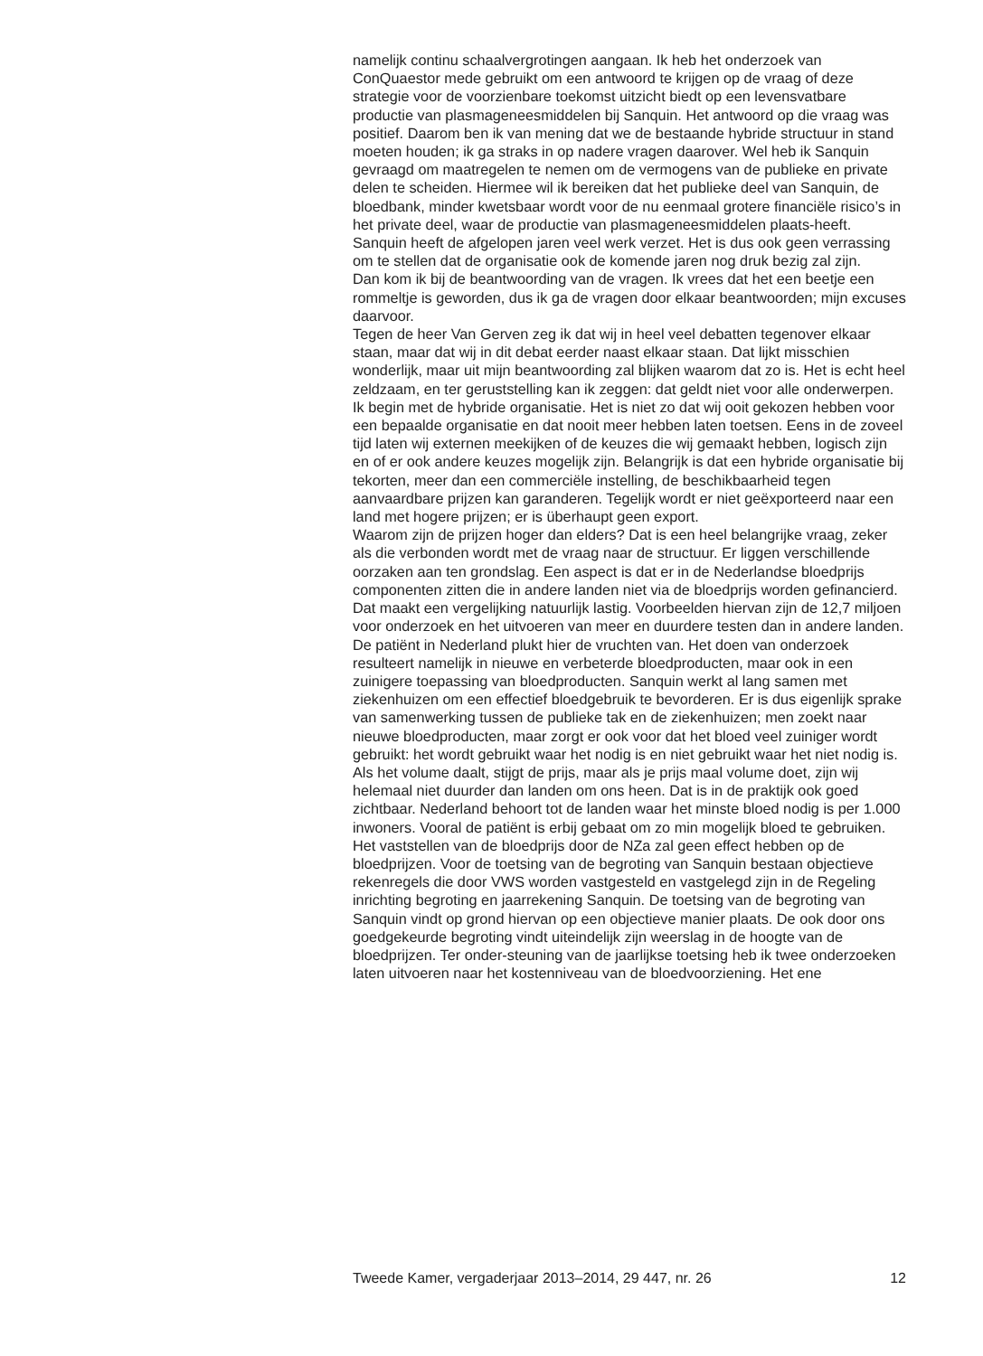namelijk continu schaalvergrotingen aangaan. Ik heb het onderzoek van ConQuaestor mede gebruikt om een antwoord te krijgen op de vraag of deze strategie voor de voorzienbare toekomst uitzicht biedt op een levensvatbare productie van plasmageneesmiddelen bij Sanquin. Het antwoord op die vraag was positief. Daarom ben ik van mening dat we de bestaande hybride structuur in stand moeten houden; ik ga straks in op nadere vragen daarover. Wel heb ik Sanquin gevraagd om maatregelen te nemen om de vermogens van de publieke en private delen te scheiden. Hiermee wil ik bereiken dat het publieke deel van Sanquin, de bloedbank, minder kwetsbaar wordt voor de nu eenmaal grotere financiële risico’s in het private deel, waar de productie van plasmageneesmiddelen plaats-heeft.
Sanquin heeft de afgelopen jaren veel werk verzet. Het is dus ook geen verrassing om te stellen dat de organisatie ook de komende jaren nog druk bezig zal zijn.
Dan kom ik bij de beantwoording van de vragen. Ik vrees dat het een beetje een rommeltje is geworden, dus ik ga de vragen door elkaar beantwoorden; mijn excuses daarvoor.
Tegen de heer Van Gerven zeg ik dat wij in heel veel debatten tegenover elkaar staan, maar dat wij in dit debat eerder naast elkaar staan. Dat lijkt misschien wonderlijk, maar uit mijn beantwoording zal blijken waarom dat zo is. Het is echt heel zeldzaam, en ter geruststelling kan ik zeggen: dat geldt niet voor alle onderwerpen.
Ik begin met de hybride organisatie. Het is niet zo dat wij ooit gekozen hebben voor een bepaalde organisatie en dat nooit meer hebben laten toetsen. Eens in de zoveel tijd laten wij externen meekijken of de keuzes die wij gemaakt hebben, logisch zijn en of er ook andere keuzes mogelijk zijn. Belangrijk is dat een hybride organisatie bij tekorten, meer dan een commerciële instelling, de beschikbaarheid tegen aanvaardbare prijzen kan garanderen. Tegelijk wordt er niet geëxporteerd naar een land met hogere prijzen; er is überhaupt geen export.
Waarom zijn de prijzen hoger dan elders? Dat is een heel belangrijke vraag, zeker als die verbonden wordt met de vraag naar de structuur. Er liggen verschillende oorzaken aan ten grondslag. Een aspect is dat er in de Nederlandse bloedprijs componenten zitten die in andere landen niet via de bloedprijs worden gefinancierd. Dat maakt een vergelijking natuurlijk lastig. Voorbeelden hiervan zijn de 12,7 miljoen voor onderzoek en het uitvoeren van meer en duurdere testen dan in andere landen. De patiënt in Nederland plukt hier de vruchten van. Het doen van onderzoek resulteert namelijk in nieuwe en verbeterde bloedproducten, maar ook in een zuinigere toepassing van bloedproducten. Sanquin werkt al lang samen met ziekenhuizen om een effectief bloedgebruik te bevorderen. Er is dus eigenlijk sprake van samenwerking tussen de publieke tak en de ziekenhuizen; men zoekt naar nieuwe bloedproducten, maar zorgt er ook voor dat het bloed veel zuiniger wordt gebruikt: het wordt gebruikt waar het nodig is en niet gebruikt waar het niet nodig is. Als het volume daalt, stijgt de prijs, maar als je prijs maal volume doet, zijn wij helemaal niet duurder dan landen om ons heen. Dat is in de praktijk ook goed zichtbaar. Nederland behoort tot de landen waar het minste bloed nodig is per 1.000 inwoners. Vooral de patiënt is erbij gebaat om zo min mogelijk bloed te gebruiken.
Het vaststellen van de bloedprijs door de NZa zal geen effect hebben op de bloedprijzen. Voor de toetsing van de begroting van Sanquin bestaan objectieve rekenregels die door VWS worden vastgesteld en vastgelegd zijn in de Regeling inrichting begroting en jaarrekening Sanquin. De toetsing van de begroting van Sanquin vindt op grond hiervan op een objectieve manier plaats. De ook door ons goedgekeurde begroting vindt uiteindelijk zijn weerslag in de hoogte van de bloedprijzen. Ter onder-steuning van de jaarlijkse toetsing heb ik twee onderzoeken laten uitvoeren naar het kostenniveau van de bloedvoorziening. Het ene
Tweede Kamer, vergaderjaar 2013–2014, 29 447, nr. 26 12